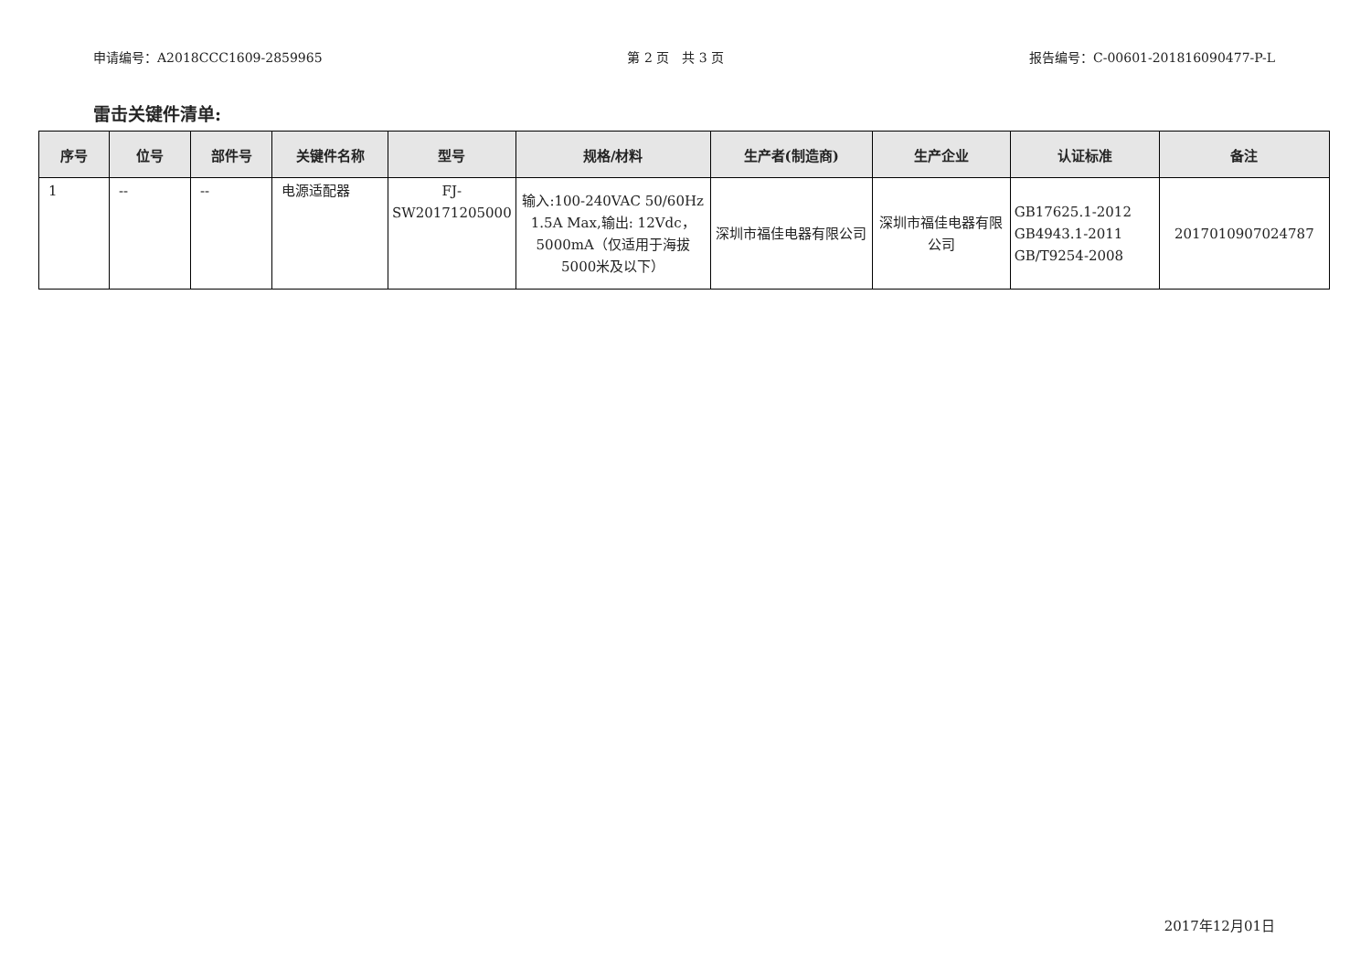申请编号：A2018CCC1609-2859965 第 2 页　共 3 页 报告编号：C-00601-201816090477-P-L
雷击关键件清单:
| 序号 | 位号 | 部件号 | 关键件名称 | 型号 | 规格/材料 | 生产者(制造商) | 生产企业 | 认证标准 | 备注 |
| --- | --- | --- | --- | --- | --- | --- | --- | --- | --- |
| 1 | -- | -- | 电源适配器 | FJ- SW20171205000 | 输入:100-240VAC 50/60Hz 1.5A Max,输出: 12Vdc，5000mA（仅适用于海拔5000米及以下） | 深圳市福佳电器有限公司 | 深圳市福佳电器有限公司 | GB17625.1-2012 GB4943.1-2011 GB/T9254-2008 | 2017010907024787 |
2017年12月01日